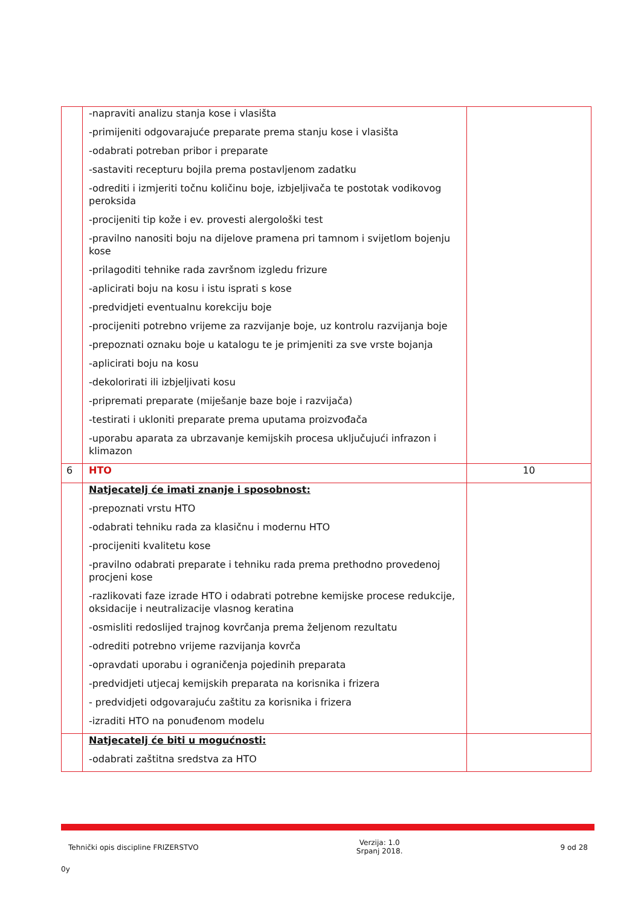| | -napraviti analizu stanja kose i vlasišta -primijeniti odgovarajuće preparate prema stanju kose i vlasišta -odabrati potreban pribor i preparate -sastaviti recepturu bojila prema postavljenom zadatku -odrediti i izmjeriti točnu količinu boje, izbjeljivača te postotak vodikovog peroksida -procijeniti tip kože i ev. provesti alergološki test -pravilno nanositi boju na dijelove pramena pri tamnom i svijetlom bojenju kose -prilagoditi tehnike rada završnom izgledu frizure -aplicirati boju na kosu i istu isprati s kose -predvidjeti eventualnu korekciju boje -procijeniti potrebno vrijeme za razvijanje boje, uz kontrolu razvijanja boje -prepoznati oznaku boje u katalogu te je primjeniti za sve vrste bojanja -aplicirati boju na kosu -dekolorirati ili izbjeljivati kosu -pripremati preparate (miješanje baze boje i razvijača) -testirati i ukloniti preparate prema uputama proizvođača -uporabu aparata za ubrzavanje kemijskih procesa uključujući infrazon i klimazon | |
| 6 | HTO | 10 |
| | Natjecatelj će imati znanje i sposobnost: -prepoznati vrstu HTO -odabrati tehniku rada za klasičnu i modernu HTO -procijeniti kvalitetu kose -pravilno odabrati preparate i tehniku rada prema prethodno provedenoj procjeni kose -razlikovati faze izrade HTO i odabrati potrebne kemijske procese redukcije, oksidacije i neutralizacije vlasnog keratina -osmisliti redoslijed trajnog kovrčanja prema željenom rezultatu -odrediti potrebno vrijeme razvijanja kovrča -opravdati uporabu i ograničenja pojedinih preparata -predvidjeti utjecaj kemijskih preparata na korisnika i frizera - predvidjeti odgovarajuću zaštitu za korisnika i frizera -izraditi HTO na ponuđenom modelu | |
| | Natjecatelj će biti u mogućnosti: -odabrati zaštitna sredstva za HTO | |
Tehnički opis discipline FRIZERSTVO Verzija: 1.0
Srpanj 2018. 9 od 28
0y